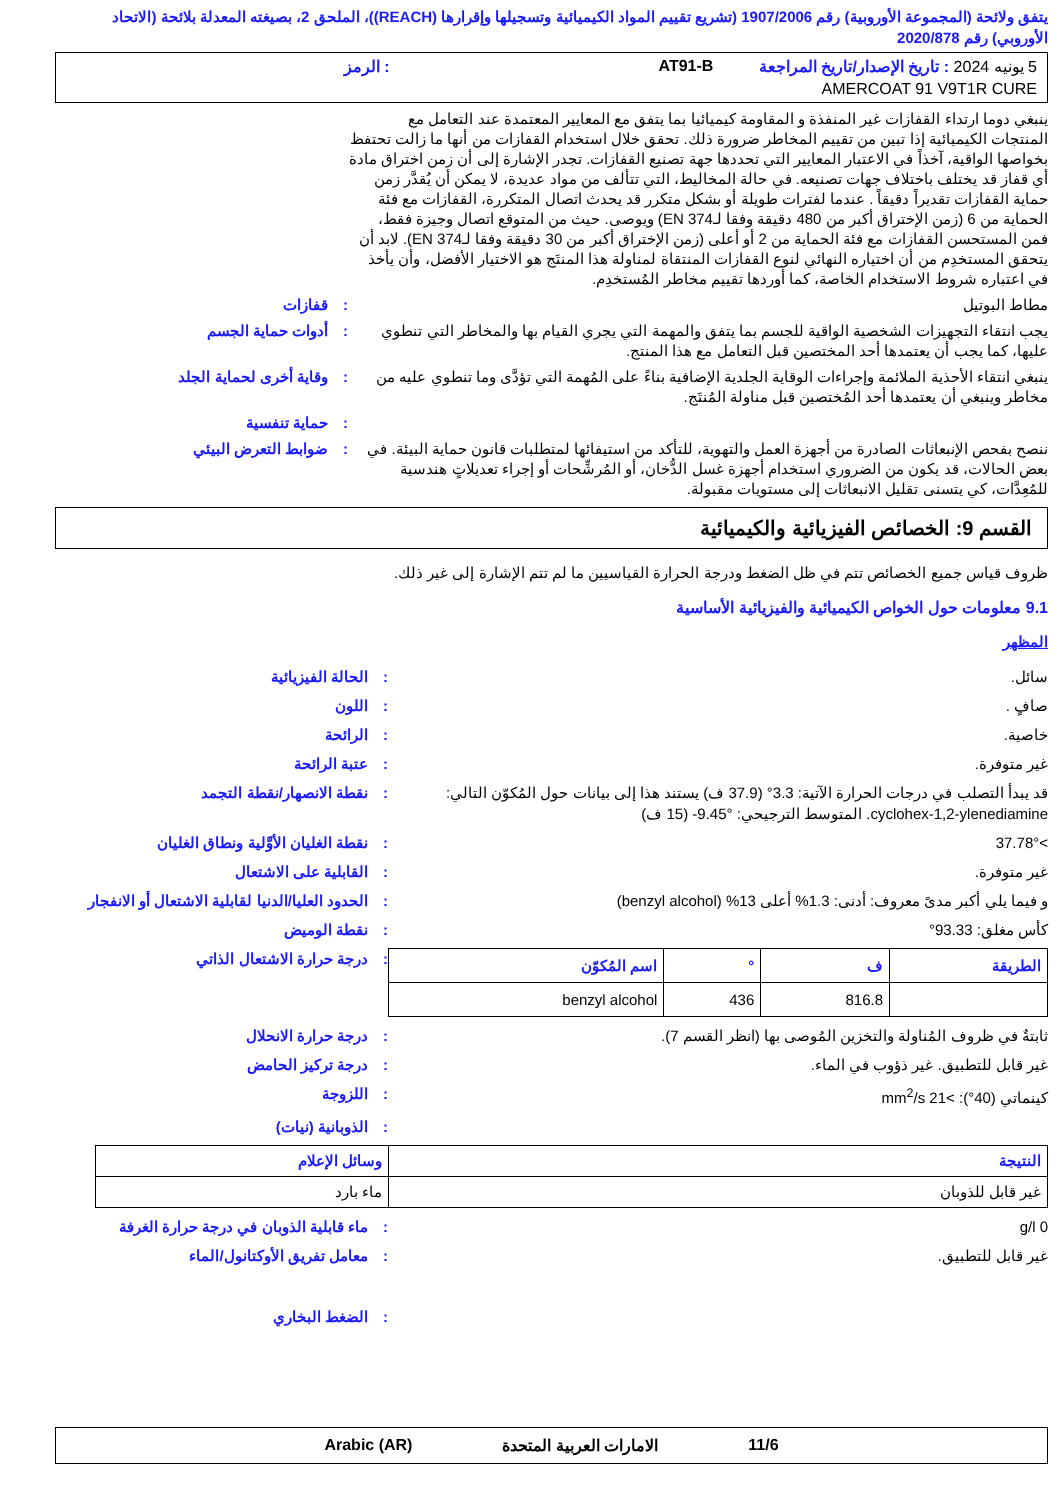يتفق ولائحة (المجموعة الأوروبية) رقم 1907/2006 (تشريع تقييم المواد الكيميائية وتسجيلها وإقرارها (REACH))، الملحق 2، بصيغته المعدلة بلائحة (الاتحاد الأوروبي) رقم 2020/878
5 يونيه 2024 : تاريخ الإصدار/تاريخ المراجعة
AT91-B
: الرمز
AMERCOAT 91 V9T1R CURE
ينبغي دوما ارتداء القفازات غير المنفذة و المقاومة كيميائيا بما يتفق مع المعايير المعتمدة عند التعامل مع المنتجات الكيميائية إذا تبين من تقييم المخاطر ضرورة ذلك. تحقق خلال استخدام القفازات من أنها ما زالت تحتفظ بخواصها الواقية، آخذاً في الاعتبار المعايير التي تحددها جهة تصنيع القفازات. تجدر الإشارة إلى أن زمن اختراق مادة أي قفاز قد يختلف باختلاف جهات تصنيعه. في حالة المخاليط، التي تتألف من مواد عديدة، لا يمكن أن يُقدَّر زمن حماية القفازات تقديراً دقيقاً . عندما لفترات طويلة أو بشكل متكرر قد يحدث اتصال المتكررة، القفازات مع فئة الحماية من 6 (زمن الإختراق أكبر من 480 دقيقة وفقا لـEN 374) ويوصى. حيث من المتوقع اتصال وجيزة فقط، فمن المستحسن القفازات مع فئة الحماية من 2 أو أعلى (زمن الإختراق أكبر من 30 دقيقة وفقا لـEN 374). لابد أن يتحقق المستخدِم من أن اختياره النهائي لنوع القفازات المنتقاة لمناولة هذا المنتَج هو الاختيار الأفضل، وأن يأخذ في اعتباره شروط الاستخدام الخاصة، كما أوردها تقييم مخاطر المُستخدِم.
مطاط البوتيل
:
قفازات
يجب انتقاء التجهيزات الشخصية الواقية للجسم بما يتفق والمهمة التي يجري القيام بها والمخاطر التي تنطوي عليها، كما يجب أن يعتمدها أحد المختصين قبل التعامل مع هذا المنتج.
:
أدوات حماية الجسم
ينبغي انتقاء الأحذية الملائمة وإجراءات الوقاية الجلدية الإضافية بناءً على المُهمة التي تؤدَّى وما تنطوي عليه من مخاطر وينبغي أن يعتمدها أحد المُختصين قبل مناولة المُنتَج.
:
وقاية أخرى لحماية الجلد
:
حماية تنفسية
ننصح بفحص الإنبعاثات الصادرة من أجهزة العمل والتهوية، للتأكد من استيفائها لمتطلبات قانون حماية البيئة. في بعض الحالات، قد يكون من الضروري استخدام أجهزة غسل الدُّخان، أو المُرشِّحات أو إجراء تعديلاتٍ هندسية للمُعِدَّات، كي يتسنى تقليل الانبعاثات إلى مستويات مقبولة.
:
ضوابط التعرض البيئي
القسم 9: الخصائص الفيزيائية والكيميائية
ظروف قياس جميع الخصائص تتم في ظل الضغط ودرجة الحرارة القياسيين ما لم تتم الإشارة إلى غير ذلك.
9.1 معلومات حول الخواص الكيميائية والفيزيائية الأساسية
المظهر
سائل.
:
الحالة الفيزيائية
صافٍ .
:
اللون
خاصية.
:
الرائحة
غير متوفرة.
:
عتبة الرائحة
قد يبدأ التصلب في درجات الحرارة الآتية: 3.3° (37.9 ف) يستند هذا إلى بيانات حول المُكوّن التالي: cyclohex-1,2-ylenediamine. المتوسط الترجيحي: ‎-9.45° (15 ف)
:
نقطة الانصهار/نقطة التجمد
>37.78°
:
نقطة الغليان الأوَّلية ونطاق الغليان
غير متوفرة.
:
القابلية على الاشتعال
و فيما يلي أكبر مدىً معروف: أدنى: 1.3% أعلى 13% (benzyl alcohol)
:
الحدود العليا/الدنيا لقابلية الاشتعال أو الانفجار
كأس مغلق: 93.33°
:
نقطة الوميض
| الطريقة | ف | ° | اسم المُكوّن |
| --- | --- | --- | --- |
| | 816.8 | 436 | benzyl alcohol |
:
درجة حرارة الاشتعال الذاتي
ثابتةٌ في ظروف المُناولة والتخزين المُوصى بها (انظر القسم 7).
:
درجة حرارة الانحلال
غير قابل للتطبيق. غير ذؤوب في الماء.
:
درجة تركيز الحامض
كينماتي (40°): >21 mm<sup>2</sup>/s
:
اللزوجة
:
الذوبانية (نيات)
| النتيجة | وسائل الإعلام |
| --- | --- |
| غير قابل للذوبان | ماء بارد |
0 g/l
:
ماء قابلية الذوبان في درجة حرارة الغرفة
غير قابل للتطبيق.
:
معامل تفريق الأوكتانول/الماء
:
الضغط البخاري
11/6 الامارات العربية المتحدة Arabic (AR)